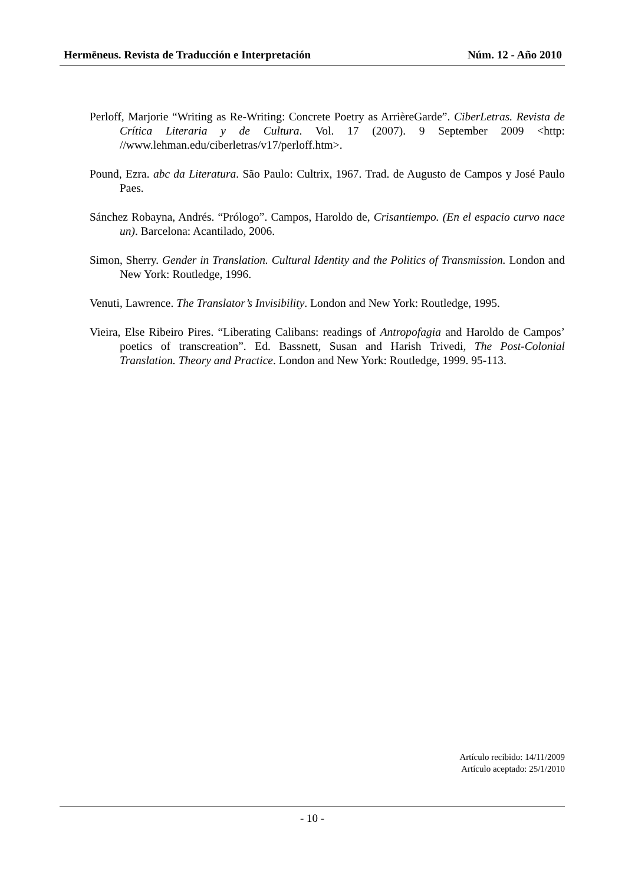Hermēneus. Revista de Traducción e Interpretación Núm. 12 - Año 2010
Perloff, Marjorie “Writing as Re-Writing: Concrete Poetry as ArrièreGarde”. CiberLetras. Revista de Crítica Literaria y de Cultura. Vol. 17 (2007). 9 September 2009 <http: //www.lehman.edu/ciberletras/v17/perloff.htm>.
Pound, Ezra. abc da Literatura. São Paulo: Cultrix, 1967. Trad. de Augusto de Campos y José Paulo Paes.
Sánchez Robayna, Andrés. “Prólogo”. Campos, Haroldo de, Crisantiempo. (En el espacio curvo nace un). Barcelona: Acantilado, 2006.
Simon, Sherry. Gender in Translation. Cultural Identity and the Politics of Transmission. London and New York: Routledge, 1996.
Venuti, Lawrence. The Translator’s Invisibility. London and New York: Routledge, 1995.
Vieira, Else Ribeiro Pires. “Liberating Calibans: readings of Antropofagia and Haroldo de Campos’ poetics of transcreation”. Ed. Bassnett, Susan and Harish Trivedi, The Post-Colonial Translation. Theory and Practice. London and New York: Routledge, 1999. 95-113.
Artículo recibido: 14/11/2009
Artículo aceptado: 25/1/2010
- 10 -